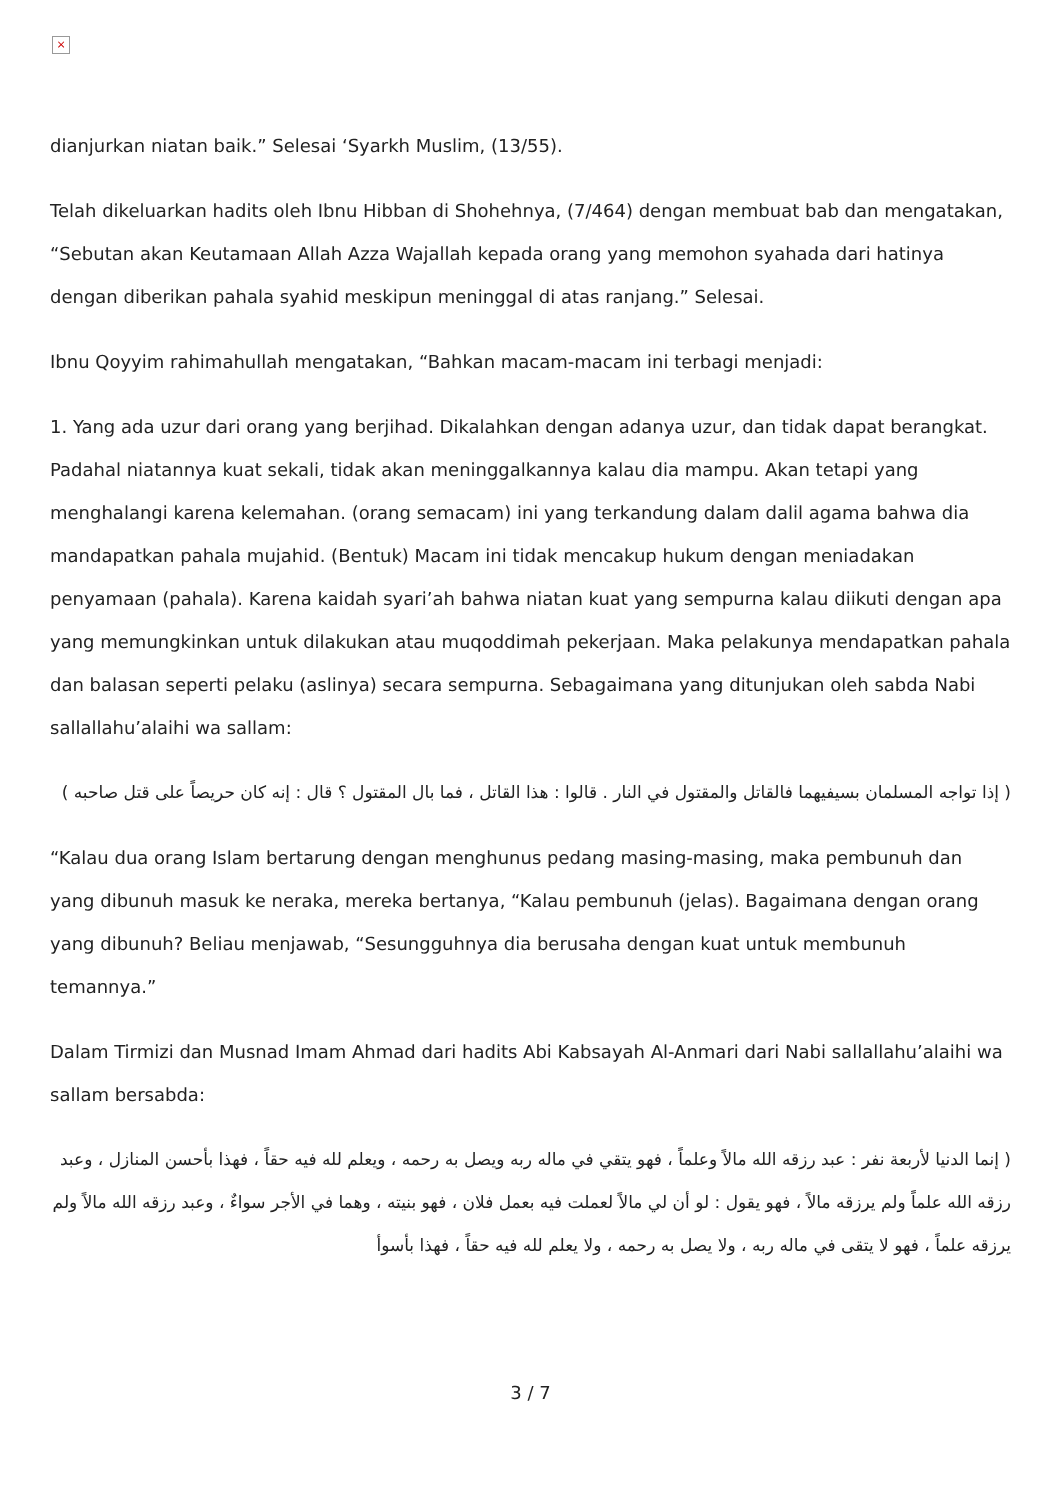×
dianjurkan niatan baik.” Selesai ‘Syarkh Muslim, (13/55).
Telah dikeluarkan hadits oleh Ibnu Hibban di Shohehnya, (7/464) dengan membuat bab dan mengatakan, “Sebutan akan Keutamaan Allah Azza Wajallah kepada orang yang memohon syahada dari hatinya dengan diberikan pahala syahid meskipun meninggal di atas ranjang.” Selesai.
Ibnu Qoyyim rahimahullah mengatakan, “Bahkan macam-macam ini terbagi menjadi:
1. Yang ada uzur dari orang yang berjihad. Dikalahkan dengan adanya uzur, dan tidak dapat berangkat. Padahal niatannya kuat sekali, tidak akan meninggalkannya kalau dia mampu. Akan tetapi yang menghalangi karena kelemahan. (orang semacam) ini yang terkandung dalam dalil agama bahwa dia mandapatkan pahala mujahid. (Bentuk) Macam ini tidak mencakup hukum dengan meniadakan penyamaan (pahala). Karena kaidah syari’ah bahwa niatan kuat yang sempurna kalau diikuti dengan apa yang memungkinkan untuk dilakukan atau muqoddimah pekerjaan. Maka pelakunya mendapatkan pahala dan balasan seperti pelaku (aslinya) secara sempurna. Sebagaimana yang ditunjukan oleh sabda Nabi sallallahu’alaihi wa sallam:
( إذا تواجه المسلمان بسيفيهما فالقاتل والمقتول في النار . قالوا : هذا القاتل ، فما بال المقتول ؟ قال : إنه كان حريصاً على قتل صاحبه )
“Kalau dua orang Islam bertarung dengan menghunus pedang masing-masing, maka pembunuh dan yang dibunuh masuk ke neraka, mereka bertanya, “Kalau pembunuh (jelas). Bagaimana dengan orang yang dibunuh? Beliau menjawab, “Sesungguhnya dia berusaha dengan kuat untuk membunuh temannya.”
Dalam Tirmizi dan Musnad Imam Ahmad dari hadits Abi Kabsayah Al-Anmari dari Nabi sallallahu’alaihi wa sallam bersabda:
( إنما الدنيا لأربعة نفر : عبد رزقه الله مالاً وعلماً ، فهو يتقي في ماله ربه ويصل به رحمه ، ويعلم لله فيه حقاً ، فهذا بأحسن المنازل ، وعبد رزقه الله علماً ولم يرزقه مالاً ، فهو يقول : لو أن لي مالاً لعملت فيه بعمل فلان ، فهو بنيته ، وهما في الأجر سواءٌ ، وعبد رزقه الله مالاً ولم يرزقه علماً ، فهو لا يتقى في ماله ربه ، ولا يصل به رحمه ، ولا يعلم لله فيه حقاً ، فهذا بأسوأ
3 / 7